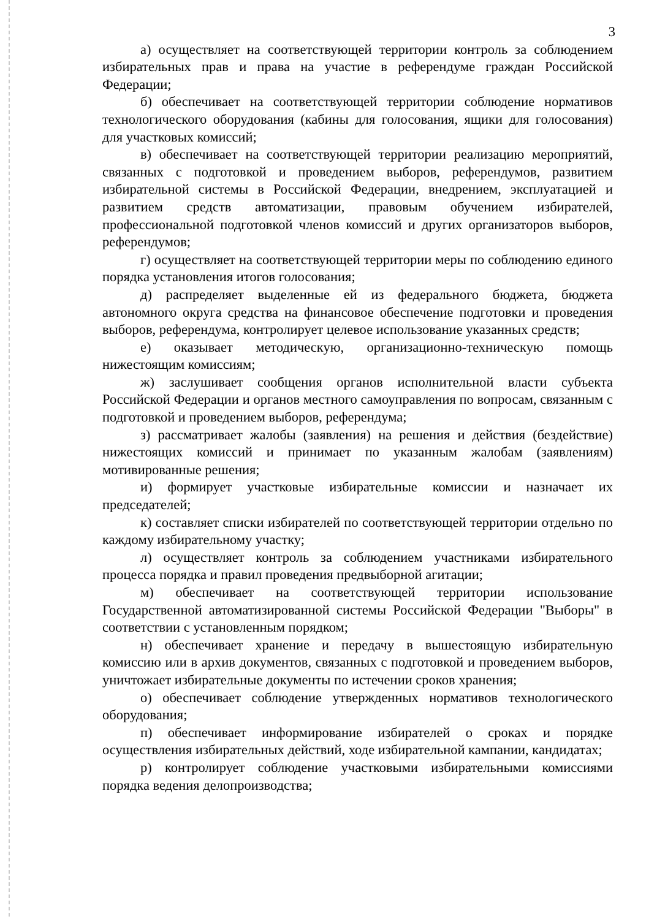3
а) осуществляет на соответствующей территории контроль за соблюдением избирательных прав и права на участие в референдуме граждан Российской Федерации;
б) обеспечивает на соответствующей территории соблюдение нормативов технологического оборудования (кабины для голосования, ящики для голосования) для участковых комиссий;
в) обеспечивает на соответствующей территории реализацию мероприятий, связанных с подготовкой и проведением выборов, референдумов, развитием избирательной системы в Российской Федерации, внедрением, эксплуатацией и развитием средств автоматизации, правовым обучением избирателей, профессиональной подготовкой членов комиссий и других организаторов выборов, референдумов;
г) осуществляет на соответствующей территории меры по соблюдению единого порядка установления итогов голосования;
д) распределяет выделенные ей из федерального бюджета, бюджета автономного округа средства на финансовое обеспечение подготовки и проведения выборов, референдума, контролирует целевое использование указанных средств;
е) оказывает методическую, организационно-техническую помощь нижестоящим комиссиям;
ж) заслушивает сообщения органов исполнительной власти субъекта Российской Федерации и органов местного самоуправления по вопросам, связанным с подготовкой и проведением выборов, референдума;
з) рассматривает жалобы (заявления) на решения и действия (бездействие) нижестоящих комиссий и принимает по указанным жалобам (заявлениям) мотивированные решения;
и) формирует участковые избирательные комиссии и назначает их председателей;
к) составляет списки избирателей по соответствующей территории отдельно по каждому избирательному участку;
л) осуществляет контроль за соблюдением участниками избирательного процесса порядка и правил проведения предвыборной агитации;
м) обеспечивает на соответствующей территории использование Государственной автоматизированной системы Российской Федерации "Выборы" в соответствии с установленным порядком;
н) обеспечивает хранение и передачу в вышестоящую избирательную комиссию или в архив документов, связанных с подготовкой и проведением выборов, уничтожает избирательные документы по истечении сроков хранения;
о) обеспечивает соблюдение утвержденных нормативов технологического оборудования;
п) обеспечивает информирование избирателей о сроках и порядке осуществления избирательных действий, ходе избирательной кампании, кандидатах;
р) контролирует соблюдение участковыми избирательными комиссиями порядка ведения делопроизводства;